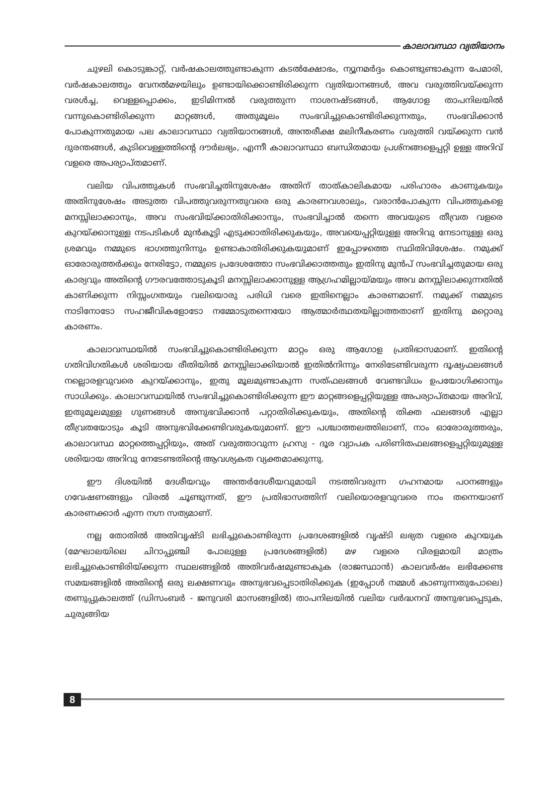കാലാവസ്ഥാ വ്യതിയാനം
ചുഴലി കൊടുങ്കാറ്റ്, വർഷകാലത്തുണ്ടാകുന്ന കടൽക്ഷോഭം, ന്യൂനമർദ്ദം കൊണ്ടുണ്ടാകുന്ന പേമാരി, വർഷകാലത്തും വേനൽമഴയിലും ഉണ്ടായിക്കൊണ്ടിരിക്കുന്ന വ്യതിയാനങ്ങൾ, അവ വരുത്തിവയ്ക്കുന്ന വരൾച്ച, വെള്ളപ്പൊക്കം, ഇടിമിന്നൽ വരുത്തുന്ന നാശനഷ്ടങ്ങൾ, ആഗോള താപനിലയിൽ വന്നുകൊണ്ടിരിക്കുന്ന മാറ്റങ്ങൾ, അതുമൂലം സംഭവിച്ചുകൊണ്ടിരിക്കുന്നതും, സംഭവിക്കാൻ പോകുന്നതുമായ പല കാലാവസ്ഥാ വ്യതിയാനങ്ങൾ, അന്തരീക്ഷ മലിനീകരണം വരുത്തി വയ്ക്കുന്ന വൻ ദുരന്തങ്ങൾ, കുടിവെള്ളത്തിന്റെ ദൗർലഭ്യം, എന്നീ കാലാവസ്ഥാ ബന്ധിതമായ പ്രശ്നങ്ങളെപ്പറ്റി ഉള്ള അറിവ് വളരെ അപര്യാപ്തമാണ്.
വലിയ വിപത്തുകൾ സംഭവിച്ചതിനുശേഷം അതിന് താത്കാലികമായ പരിഹാരം കാണുകയും അതിനുശേഷം അടുത്ത വിപത്തുവരുന്നതുവരെ ഒരു കാരണവശാലും, വരാൻപോകുന്ന വിപത്തുകളെ മനസ്സിലാക്കാനും, അവ സംഭവിയ്ക്കാതിരിക്കാനും, സംഭവിച്ചാൽ തന്നെ അവയുടെ തീവ്രത വളരെ കുറയ്ക്കാനുള്ള നടപടികൾ മുൻകൂട്ടി എടുക്കാതിരിക്കുകയും, അവയെപ്പറ്റിയുള്ള അറിവു നേടാനുള്ള ഒരു ശ്രമവും നമ്മുടെ ഭാഗത്തുനിന്നും ഉണ്ടാകാതിരിക്കുകയുമാണ് ഇപ്പോഴത്തെ സ്ഥിതിവിശേഷം. നമുക്ക് ഓരോരുത്തർക്കും നേരിട്ടോ, നമ്മുടെ പ്രദേശത്തോ സംഭവിക്കാത്തതും ഇതിനു മുൻപ് സംഭവിച്ചതുമായ ഒരു കാര്യവും അതിന്റെ ഗൗരവത്തോടുകൂടി മനസ്സിലാക്കാനുള്ള ആഗ്രഹമില്ലായ്മയും അവ മനസ്സിലാക്കുന്നതിൽ കാണിക്കുന്ന നിസ്സംഗതയും വലിയൊരു പരിധി വരെ ഇതിനെല്ലാം കാരണമാണ്. നമുക്ക് നമ്മുടെ നാടിനോടോ സഹജീവികളോടോ നമ്മോടുതന്നെയോ ആത്മാർത്ഥതയില്ലാത്തതാണ് ഇതിനു മറ്റൊരു കാരണം.
കാലാവസ്ഥയിൽ സംഭവിച്ചുകൊണ്ടിരിക്കുന്ന മാറ്റം ഒരു ആഗോള പ്രതിഭാസമാണ്. ഇതിന്റെ ഗതിവിഗതികൾ ശരിയായ രീതിയിൽ മനസ്സിലാക്കിയാൽ ഇതിൽനിന്നും നേരിടേണ്ടിവരുന്ന ദൂഷ്യഫലങ്ങൾ നല്ലൊരളവുവരെ കുറയ്ക്കാനും, ഇതു മൂലമുണ്ടാകുന്ന സത്ഫലങ്ങൾ വേണ്ടവിധം ഉപയോഗിക്കാനും സാധിക്കും. കാലാവസ്ഥയിൽ സംഭവിച്ചുകൊണ്ടിരിക്കുന്ന ഈ മാറ്റങ്ങളെപ്പറ്റിയുള്ള അപര്യാപ്തമായ അറിവ്, ഇതുമൂലമുള്ള ഗുണങ്ങൾ അനുഭവിക്കാൻ പറ്റാതിരിക്കുകയും, അതിന്റെ തിക്ത ഫലങ്ങൾ എല്ലാ തീവ്രതയോടും കൂടി അനുഭവിക്കേണ്ടിവരുകയുമാണ്. ഈ പശ്ചാത്തലത്തിലാണ്, നാം ഓരോരുത്തരും, കാലാവസ്ഥ മാറ്റത്തെപ്പറ്റിയും, അത് വരുത്താവുന്ന ഹ്രസ്വ - ദൂര വ്യാപക പരിണിതഫലങ്ങളെപ്പറ്റിയുമുള്ള ശരിയായ അറിവു നേടേണ്ടതിന്റെ ആവശ്യകത വ്യക്തമാക്കുന്നു.
ഈ ദിശയിൽ ദേശീയവും അന്തർദേശീയവുമായി നടത്തിവരുന്ന ഗഹനമായ പഠനങ്ങളും ഗവേഷണങ്ങളും വിരൽ ചൂണ്ടുന്നത്, ഈ പ്രതിഭാസത്തിന് വലിയൊരളവുവരെ നാം തന്നെയാണ് കാരണക്കാർ എന്ന നഗ്ന സത്യമാണ്.
നല്ല തോതിൽ അതിവൃഷ്ടി ലഭിച്ചുകൊണ്ടിരുന്ന പ്രദേശങ്ങളിൽ വൃഷ്ടി ലഭ്യത വളരെ കുറയുക (മേഘാലയിലെ ചിറാപ്പുഞ്ചി പോലുള്ള പ്രദേശങ്ങളിൽ) മഴ വളരെ വിരളമായി മാത്രം ലഭിച്ചുകൊണ്ടിരിയ്ക്കുന്ന സ്ഥലങ്ങളിൽ അതിവർഷമുണ്ടാകുക (രാജസ്ഥാൻ) കാലവർഷം ലഭിക്കേണ്ട സമയങ്ങളിൽ അതിന്റെ ഒരു ലക്ഷണവും അനുഭവപ്പെടാതിരിക്കുക (ഇപ്പോൾ നമ്മൾ കാണുന്നതുപോലെ) തണുപ്പുകാലത്ത് (ഡിസംബർ - ജനുവരി മാസങ്ങളിൽ) താപനിലയിൽ വലിയ വർദ്ധനവ് അനുഭവപ്പെടുക, ചുരുങ്ങിയ
8